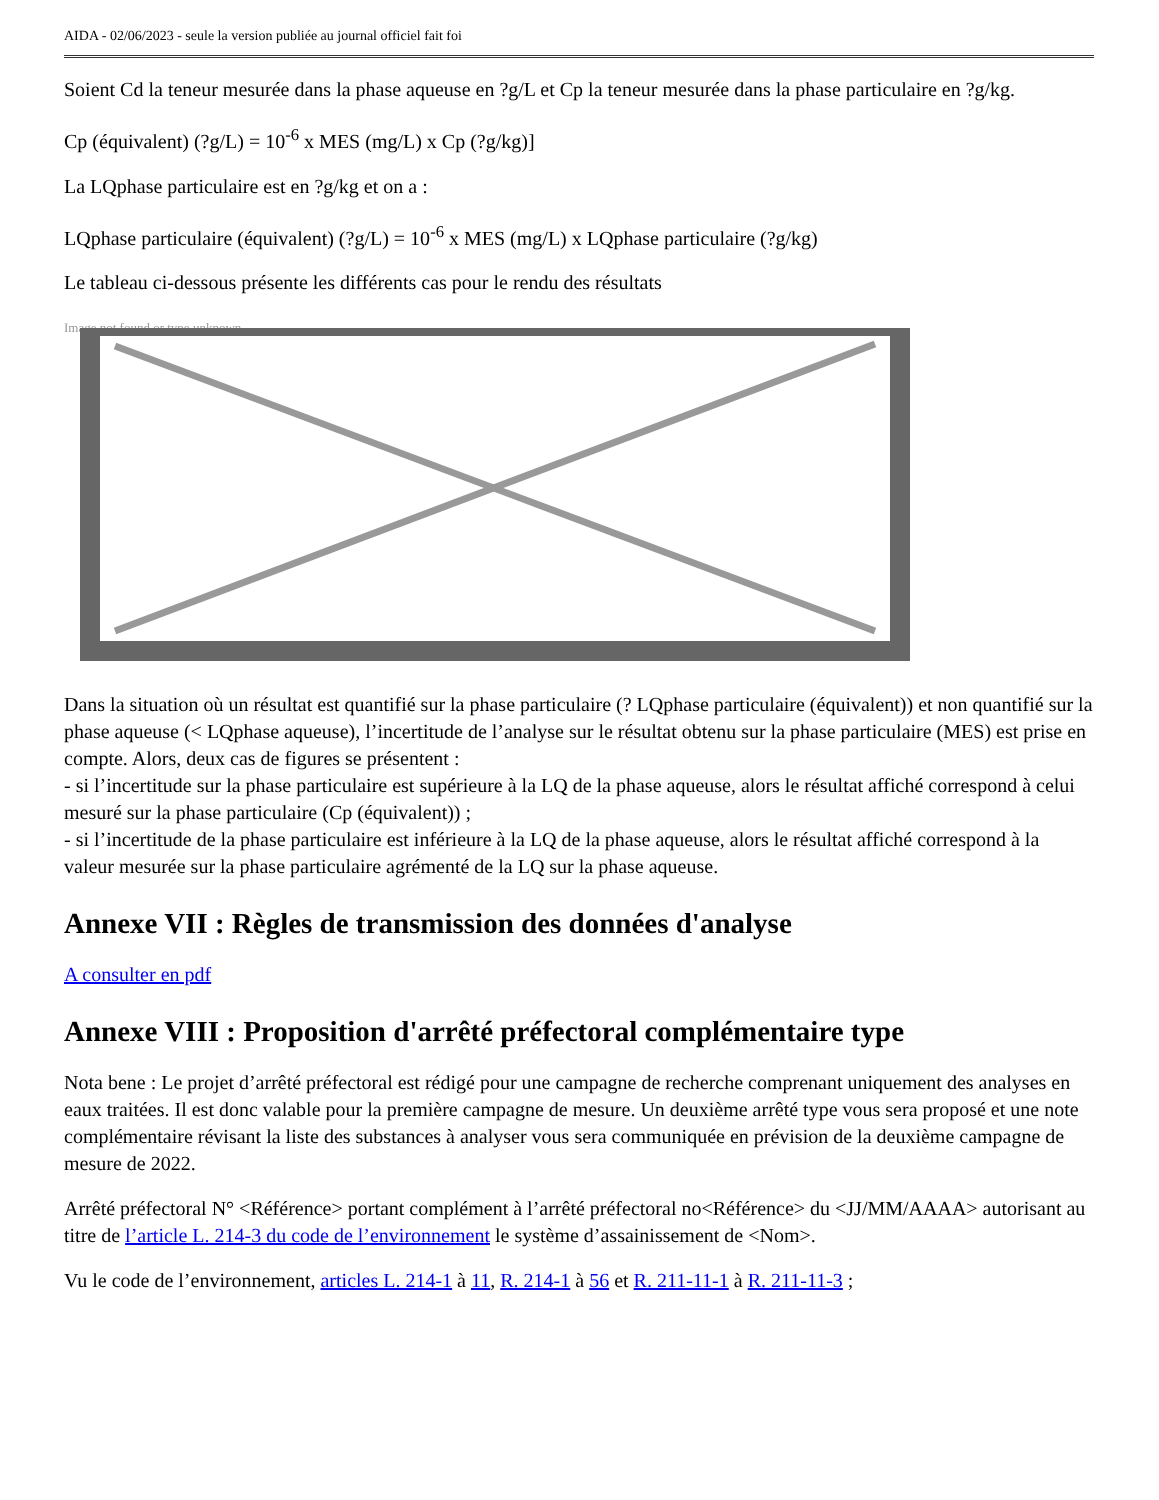AIDA - 02/06/2023 - seule la version publiée au journal officiel fait foi
Soient Cd la teneur mesurée dans la phase aqueuse en ?g/L et Cp la teneur mesurée dans la phase particulaire en ?g/kg.
Cp (équivalent) (?g/L) = 10<sup>-6</sup> x MES (mg/L) x Cp (?g/kg)]
La LQphase particulaire est en ?g/kg et on a :
LQphase particulaire (équivalent) (?g/L) = 10<sup>-6</sup> x MES (mg/L) x LQphase particulaire (?g/kg)
Le tableau ci-dessous présente les différents cas pour le rendu des résultats
Image not found or type unknown
Dans la situation où un résultat est quantifié sur la phase particulaire (? LQphase particulaire (équivalent)) et non quantifié sur la phase aqueuse (< LQphase aqueuse), l’incertitude de l’analyse sur le résultat obtenu sur la phase particulaire (MES) est prise en compte. Alors, deux cas de figures se présentent :
- si l’incertitude sur la phase particulaire est supérieure à la LQ de la phase aqueuse, alors le résultat affiché correspond à celui mesuré sur la phase particulaire (Cp (équivalent)) ;
- si l’incertitude de la phase particulaire est inférieure à la LQ de la phase aqueuse, alors le résultat affiché correspond à la valeur mesurée sur la phase particulaire agrémenté de la LQ sur la phase aqueuse.
Annexe VII : Règles de transmission des données d'analyse
A consulter en pdf
Annexe VIII : Proposition d'arrêté préfectoral complémentaire type
Nota bene : Le projet d’arrêté préfectoral est rédigé pour une campagne de recherche comprenant uniquement des analyses en eaux traitées. Il est donc valable pour la première campagne de mesure. Un deuxième arrêté type vous sera proposé et une note complémentaire révisant la liste des substances à analyser vous sera communiquée en prévision de la deuxième campagne de mesure de 2022.
Arrêté préfectoral N° <Référence> portant complément à l’arrêté préfectoral no<Référence> du <JJ/MM/AAAA> autorisant au titre de l’article L. 214-3 du code de l’environnement le système d’assainissement de <Nom>.
Vu le code de l’environnement, articles L. 214-1 à 11, R. 214-1 à 56 et R. 211-11-1 à R. 211-11-3 ;